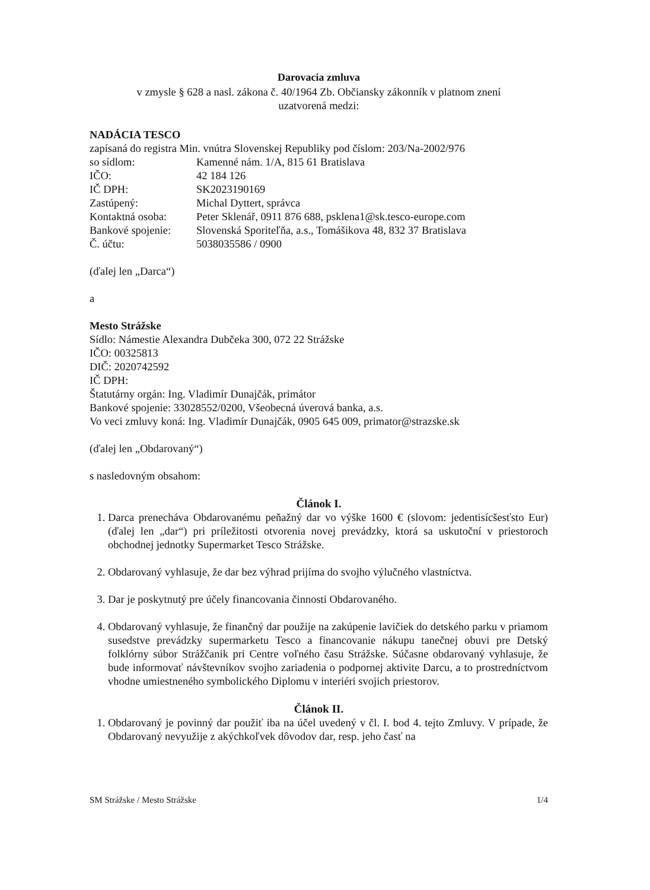Darovacia zmluva
v zmysle § 628 a nasl. zákona č. 40/1964 Zb. Občiansky zákonník v platnom znení
uzatvorená medzi:
NADÁCIA TESCO
zapísaná do registra Min. vnútra Slovenskej Republiky pod číslom: 203/Na-2002/976
| so sídlom: | Kamenné nám. 1/A, 815 61 Bratislava |
| IČO: | 42 184 126 |
| IČ DPH: | SK2023190169 |
| Zastúpený: | Michal Dyttert, správca |
| Kontaktná osoba: | Peter Sklenář, 0911 876 688, psklena1@sk.tesco-europe.com |
| Bankové spojenie: | Slovenská Sporiteľňa, a.s., Tomášikova 48, 832 37 Bratislava |
| Č. účtu: | 5038035586 / 0900 |
(ďalej len „Darca“)
a
Mesto Strážske
Sídlo: Námestie Alexandra Dubčeka 300, 072 22 Strážske
IČO: 00325813
DIČ: 2020742592
IČ DPH:
Štatutárny orgán: Ing. Vladimír Dunajčák, primátor
Bankové spojenie: 33028552/0200, Všeobecná úverová banka, a.s.
Vo veci zmluvy koná: Ing. Vladimír Dunajčák, 0905 645 009, primator@strazske.sk
(ďalej len „Obdarovaný“)
s nasledovným obsahom:
Článok I.
1. Darca prenecháva Obdarovanému peňažný dar vo výške 1600 € (slovom: jedentisícšesťsto Eur) (ďalej len „dar“) pri príležitosti otvorenia novej prevádzky, ktorá sa uskutoční v priestoroch obchodnej jednotky Supermarket Tesco Strážske.
2. Obdarovaný vyhlasuje, že dar bez výhrad prijíma do svojho výlučného vlastníctva.
3. Dar je poskytnutý pre účely financovania činnosti Obdarovaného.
4. Obdarovaný vyhlasuje, že finančný dar použije na zakúpenie lavičiek do detského parku v priamom susedstve prevádzky supermarketu Tesco a financovanie nákupu tanečnej obuvi pre Detský folklórny súbor Strážčanik pri Centre voľného času Strážske. Súčasne obdarovaný vyhlasuje, že bude informovať návštevníkov svojho zariadenia o podpornej aktivite Darcu, a to prostredníctvom vhodne umiestneného symbolického Diplomu v interiéri svojich priestorov.
Článok II.
1. Obdarovaný je povinný dar použiť iba na účel uvedený v čl. I. bod 4. tejto Zmluvy. V prípade, že Obdarovaný nevyužije z akýchkoľvek dôvodov dar, resp. jeho časť na
SM Strážske / Mesto Strážske 1/4